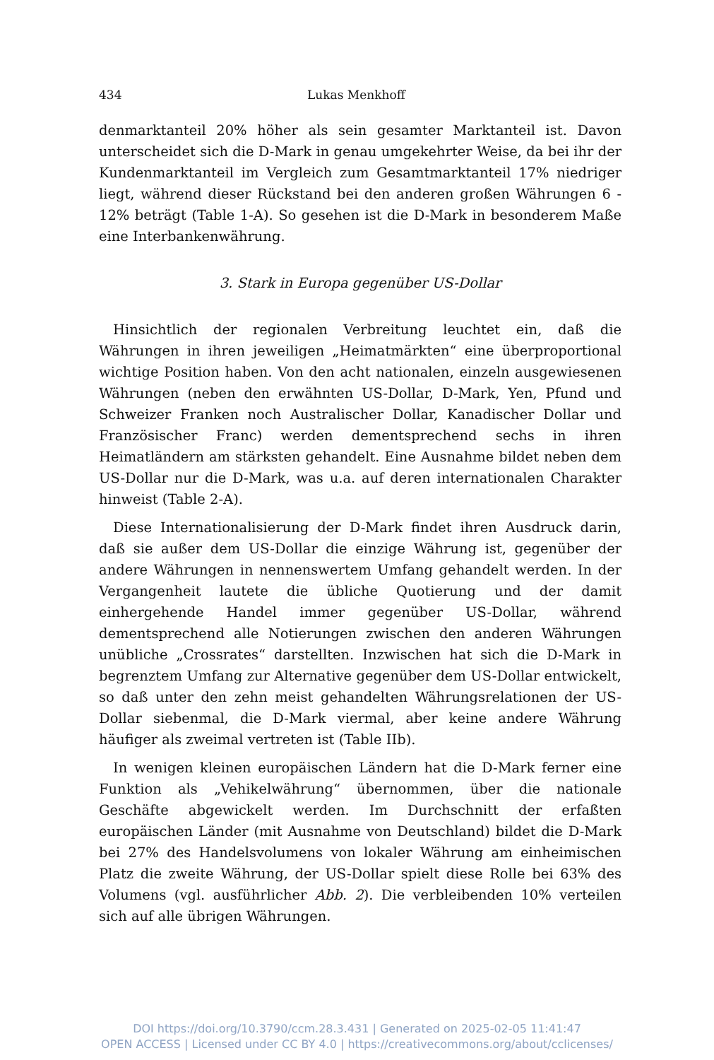434 Lukas Menkhoff
denmarktanteil 20% höher als sein gesamter Marktanteil ist. Davon unterscheidet sich die D-Mark in genau umgekehrter Weise, da bei ihr der Kundenmarktanteil im Vergleich zum Gesamtmarktanteil 17% niedriger liegt, während dieser Rückstand bei den anderen großen Währungen 6 - 12% beträgt (Table 1-A). So gesehen ist die D-Mark in besonderem Maße eine Interbankenwährung.
3. Stark in Europa gegenüber US-Dollar
Hinsichtlich der regionalen Verbreitung leuchtet ein, daß die Währungen in ihren jeweiligen „Heimatmärkten“ eine überproportional wichtige Position haben. Von den acht nationalen, einzeln ausgewiesenen Währungen (neben den erwähnten US-Dollar, D-Mark, Yen, Pfund und Schweizer Franken noch Australischer Dollar, Kanadischer Dollar und Französischer Franc) werden dementsprechend sechs in ihren Heimatländern am stärksten gehandelt. Eine Ausnahme bildet neben dem US-Dollar nur die D-Mark, was u.a. auf deren internationalen Charakter hinweist (Table 2-A).
Diese Internationalisierung der D-Mark findet ihren Ausdruck darin, daß sie außer dem US-Dollar die einzige Währung ist, gegenüber der andere Währungen in nennenswertem Umfang gehandelt werden. In der Vergangenheit lautete die übliche Quotierung und der damit einhergehende Handel immer gegenüber US-Dollar, während dementsprechend alle Notierungen zwischen den anderen Währungen unübliche „Crossrates“ darstellten. Inzwischen hat sich die D-Mark in begrenztem Umfang zur Alternative gegenüber dem US-Dollar entwickelt, so daß unter den zehn meist gehandelten Währungsrelationen der US-Dollar siebenmal, die D-Mark viermal, aber keine andere Währung häufiger als zweimal vertreten ist (Table IIb).
In wenigen kleinen europäischen Ländern hat die D-Mark ferner eine Funktion als „Vehikelwährung“ übernommen, über die nationale Geschäfte abgewickelt werden. Im Durchschnitt der erfaßten europäischen Länder (mit Ausnahme von Deutschland) bildet die D-Mark bei 27% des Handelsvolumens von lokaler Währung am einheimischen Platz die zweite Währung, der US-Dollar spielt diese Rolle bei 63% des Volumens (vgl. ausführlicher Abb. 2). Die verbleibenden 10% verteilen sich auf alle übrigen Währungen.
DOI https://doi.org/10.3790/ccm.28.3.431 | Generated on 2025-02-05 11:41:47
OPEN ACCESS | Licensed under CC BY 4.0 | https://creativecommons.org/about/cclicenses/